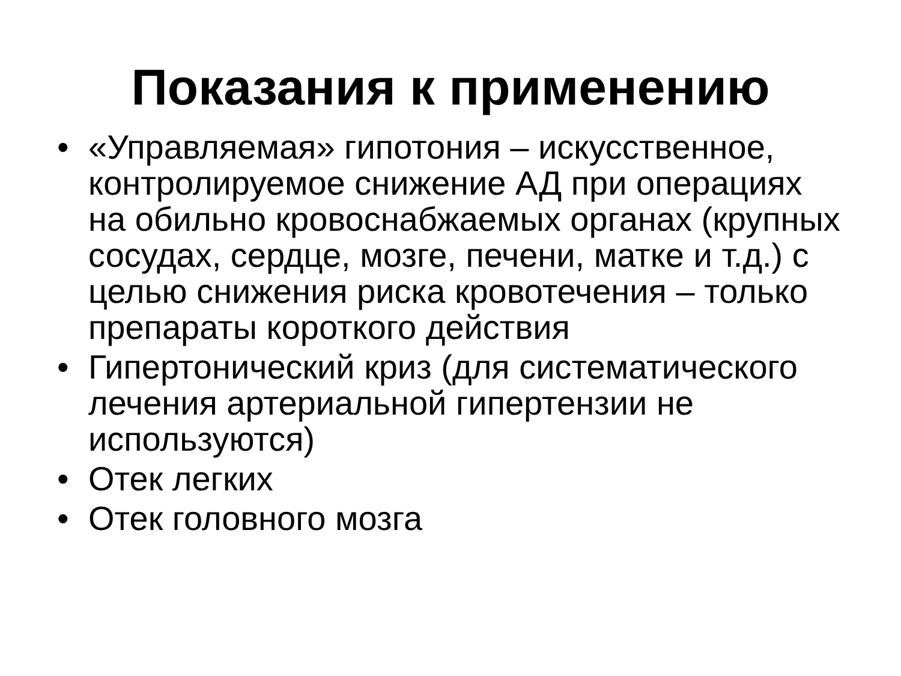Показания к применению
• «Управляемая» гипотония – искусственное, контролируемое снижение АД при операциях на обильно кровоснабжаемых органах (крупных сосудах, сердце, мозге, печени, матке и т.д.) с целью снижения риска кровотечения – только препараты короткого действия
• Гипертонический криз (для систематического лечения артериальной гипертензии не используются)
• Отек легких
• Отек головного мозга